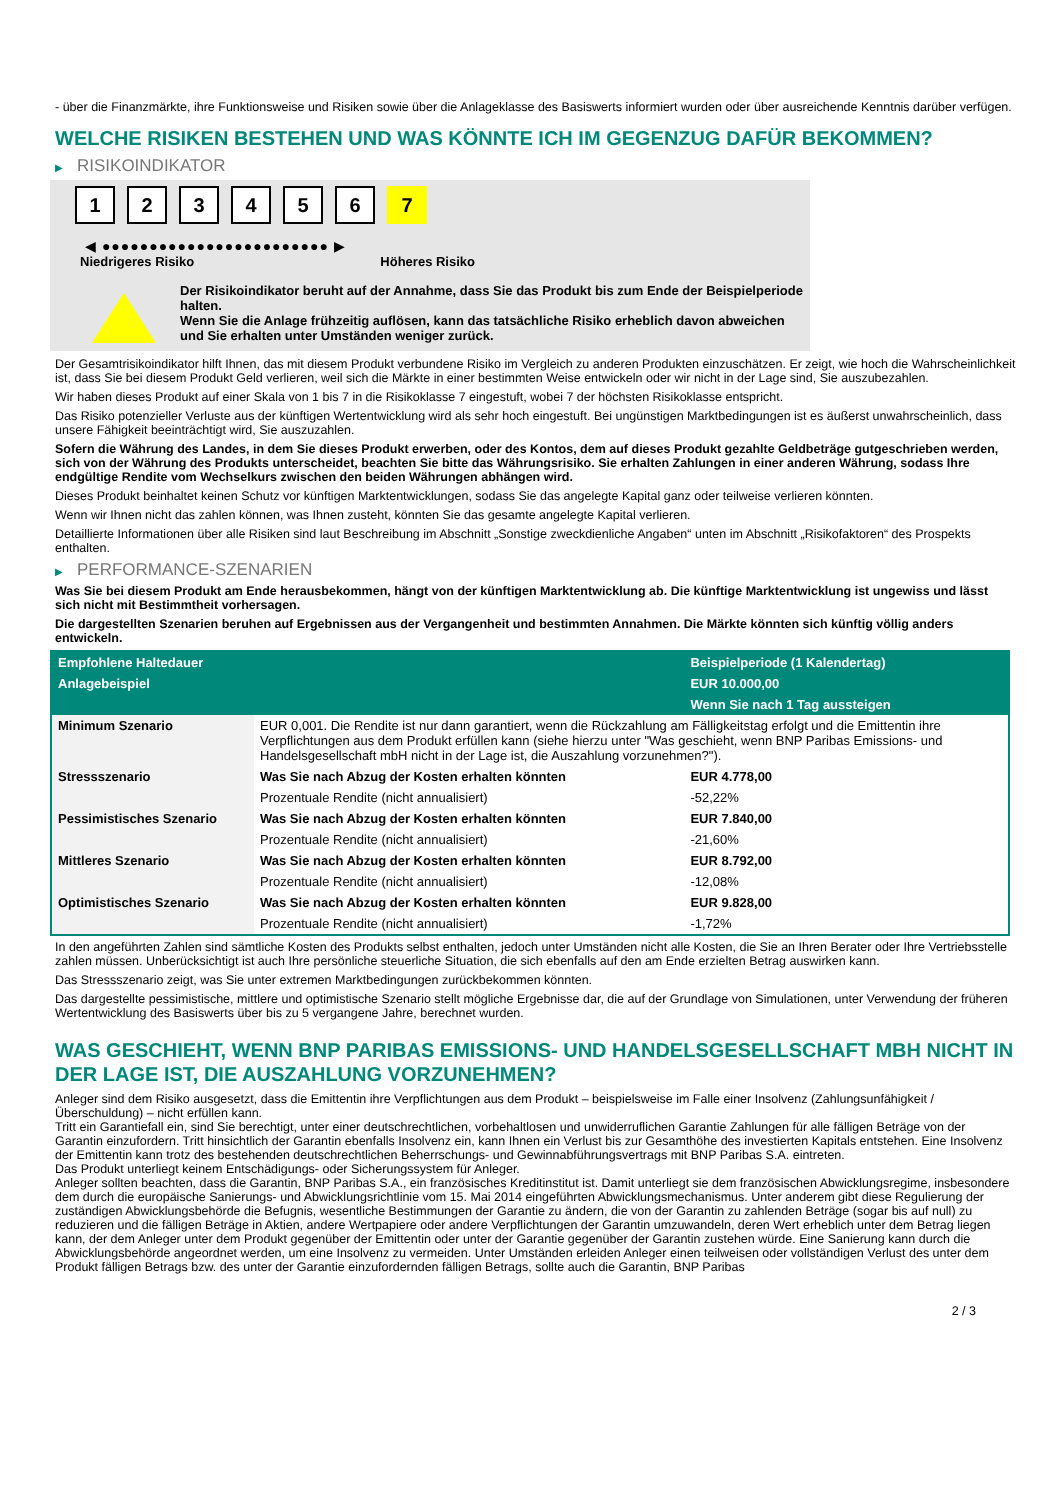- über die Finanzmärkte, ihre Funktionsweise und Risiken sowie über die Anlageklasse des Basiswerts informiert wurden oder über ausreichende Kenntnis darüber verfügen.
WELCHE RISIKEN BESTEHEN UND WAS KÖNNTE ICH IM GEGENZUG DAFÜR BEKOMMEN?
▶ RISIKOINDIKATOR
1 2 3 4 5 6 7
◀ ●●●●●●●●●●●●●●●●●●●●●●●● ▶
Niedrigeres Risiko Höheres Risiko
Der Risikoindikator beruht auf der Annahme, dass Sie das Produkt bis zum Ende der Beispielperiode halten.
Wenn Sie die Anlage frühzeitig auflösen, kann das tatsächliche Risiko erheblich davon abweichen und Sie erhalten unter Umständen weniger zurück.
Der Gesamtrisikoindikator hilft Ihnen, das mit diesem Produkt verbundene Risiko im Vergleich zu anderen Produkten einzuschätzen. Er zeigt, wie hoch die Wahrscheinlichkeit ist, dass Sie bei diesem Produkt Geld verlieren, weil sich die Märkte in einer bestimmten Weise entwickeln oder wir nicht in der Lage sind, Sie auszubezahlen.
Wir haben dieses Produkt auf einer Skala von 1 bis 7 in die Risikoklasse 7 eingestuft, wobei 7 der höchsten Risikoklasse entspricht.
Das Risiko potenzieller Verluste aus der künftigen Wertentwicklung wird als sehr hoch eingestuft. Bei ungünstigen Marktbedingungen ist es äußerst unwahrscheinlich, dass unsere Fähigkeit beeinträchtigt wird, Sie auszuzahlen.
Sofern die Währung des Landes, in dem Sie dieses Produkt erwerben, oder des Kontos, dem auf dieses Produkt gezahlte Geldbeträge gutgeschrieben werden, sich von der Währung des Produkts unterscheidet, beachten Sie bitte das Währungsrisiko. Sie erhalten Zahlungen in einer anderen Währung, sodass Ihre endgültige Rendite vom Wechselkurs zwischen den beiden Währungen abhängen wird.
Dieses Produkt beinhaltet keinen Schutz vor künftigen Marktentwicklungen, sodass Sie das angelegte Kapital ganz oder teilweise verlieren könnten.
Wenn wir Ihnen nicht das zahlen können, was Ihnen zusteht, könnten Sie das gesamte angelegte Kapital verlieren.
Detaillierte Informationen über alle Risiken sind laut Beschreibung im Abschnitt „Sonstige zweckdienliche Angaben“ unten im Abschnitt „Risikofaktoren“ des Prospekts enthalten.
▶ PERFORMANCE-SZENARIEN
Was Sie bei diesem Produkt am Ende herausbekommen, hängt von der künftigen Marktentwicklung ab. Die künftige Marktentwicklung ist ungewiss und lässt sich nicht mit Bestimmtheit vorhersagen.
Die dargestellten Szenarien beruhen auf Ergebnissen aus der Vergangenheit und bestimmten Annahmen. Die Märkte könnten sich künftig völlig anders entwickeln.
| Empfohlene Haltedauer | | Beispielperiode (1 Kalendertag) |
| --- | --- | --- |
| Anlagebeispiel | | EUR 10.000,00 |
| | | Wenn Sie nach 1 Tag aussteigen |
| Minimum Szenario | EUR 0,001. Die Rendite ist nur dann garantiert, wenn die Rückzahlung am Fälligkeitstag erfolgt und die Emittentin ihre Verpflichtungen aus dem Produkt erfüllen kann (siehe hierzu unter "Was geschieht, wenn BNP Paribas Emissions- und Handelsgesellschaft mbH nicht in der Lage ist, die Auszahlung vorzunehmen?"). | |
| Stressszenario | Was Sie nach Abzug der Kosten erhalten könnten | EUR 4.778,00 |
| | Prozentuale Rendite (nicht annualisiert) | -52,22% |
| Pessimistisches Szenario | Was Sie nach Abzug der Kosten erhalten könnten | EUR 7.840,00 |
| | Prozentuale Rendite (nicht annualisiert) | -21,60% |
| Mittleres Szenario | Was Sie nach Abzug der Kosten erhalten könnten | EUR 8.792,00 |
| | Prozentuale Rendite (nicht annualisiert) | -12,08% |
| Optimistisches Szenario | Was Sie nach Abzug der Kosten erhalten könnten | EUR 9.828,00 |
| | Prozentuale Rendite (nicht annualisiert) | -1,72% |
In den angeführten Zahlen sind sämtliche Kosten des Produkts selbst enthalten, jedoch unter Umständen nicht alle Kosten, die Sie an Ihren Berater oder Ihre Vertriebsstelle zahlen müssen. Unberücksichtigt ist auch Ihre persönliche steuerliche Situation, die sich ebenfalls auf den am Ende erzielten Betrag auswirken kann.
Das Stressszenario zeigt, was Sie unter extremen Marktbedingungen zurückbekommen könnten.
Das dargestellte pessimistische, mittlere und optimistische Szenario stellt mögliche Ergebnisse dar, die auf der Grundlage von Simulationen, unter Verwendung der früheren Wertentwicklung des Basiswerts über bis zu 5 vergangene Jahre, berechnet wurden.
WAS GESCHIEHT, WENN BNP PARIBAS EMISSIONS- UND HANDELSGESELLSCHAFT MBH NICHT IN DER LAGE IST, DIE AUSZAHLUNG VORZUNEHMEN?
Anleger sind dem Risiko ausgesetzt, dass die Emittentin ihre Verpflichtungen aus dem Produkt – beispielsweise im Falle einer Insolvenz (Zahlungsunfähigkeit / Überschuldung) – nicht erfüllen kann.
Tritt ein Garantiefall ein, sind Sie berechtigt, unter einer deutschrechtlichen, vorbehaltlosen und unwiderruflichen Garantie Zahlungen für alle fälligen Beträge von der Garantin einzufordern. Tritt hinsichtlich der Garantin ebenfalls Insolvenz ein, kann Ihnen ein Verlust bis zur Gesamthöhe des investierten Kapitals entstehen. Eine Insolvenz der Emittentin kann trotz des bestehenden deutschrechtlichen Beherrschungs- und Gewinnabführungsvertrags mit BNP Paribas S.A. eintreten.
Das Produkt unterliegt keinem Entschädigungs- oder Sicherungssystem für Anleger.
Anleger sollten beachten, dass die Garantin, BNP Paribas S.A., ein französisches Kreditinstitut ist. Damit unterliegt sie dem französischen Abwicklungsregime, insbesondere dem durch die europäische Sanierungs- und Abwicklungsrichtlinie vom 15. Mai 2014 eingeführten Abwicklungsmechanismus. Unter anderem gibt diese Regulierung der zuständigen Abwicklungsbehörde die Befugnis, wesentliche Bestimmungen der Garantie zu ändern, die von der Garantin zu zahlenden Beträge (sogar bis auf null) zu reduzieren und die fälligen Beträge in Aktien, andere Wertpapiere oder andere Verpflichtungen der Garantin umzuwandeln, deren Wert erheblich unter dem Betrag liegen kann, der dem Anleger unter dem Produkt gegenüber der Emittentin oder unter der Garantie gegenüber der Garantin zustehen würde. Eine Sanierung kann durch die Abwicklungsbehörde angeordnet werden, um eine Insolvenz zu vermeiden. Unter Umständen erleiden Anleger einen teilweisen oder vollständigen Verlust des unter dem Produkt fälligen Betrags bzw. des unter der Garantie einzufordernden fälligen Betrags, sollte auch die Garantin, BNP Paribas
2 / 3